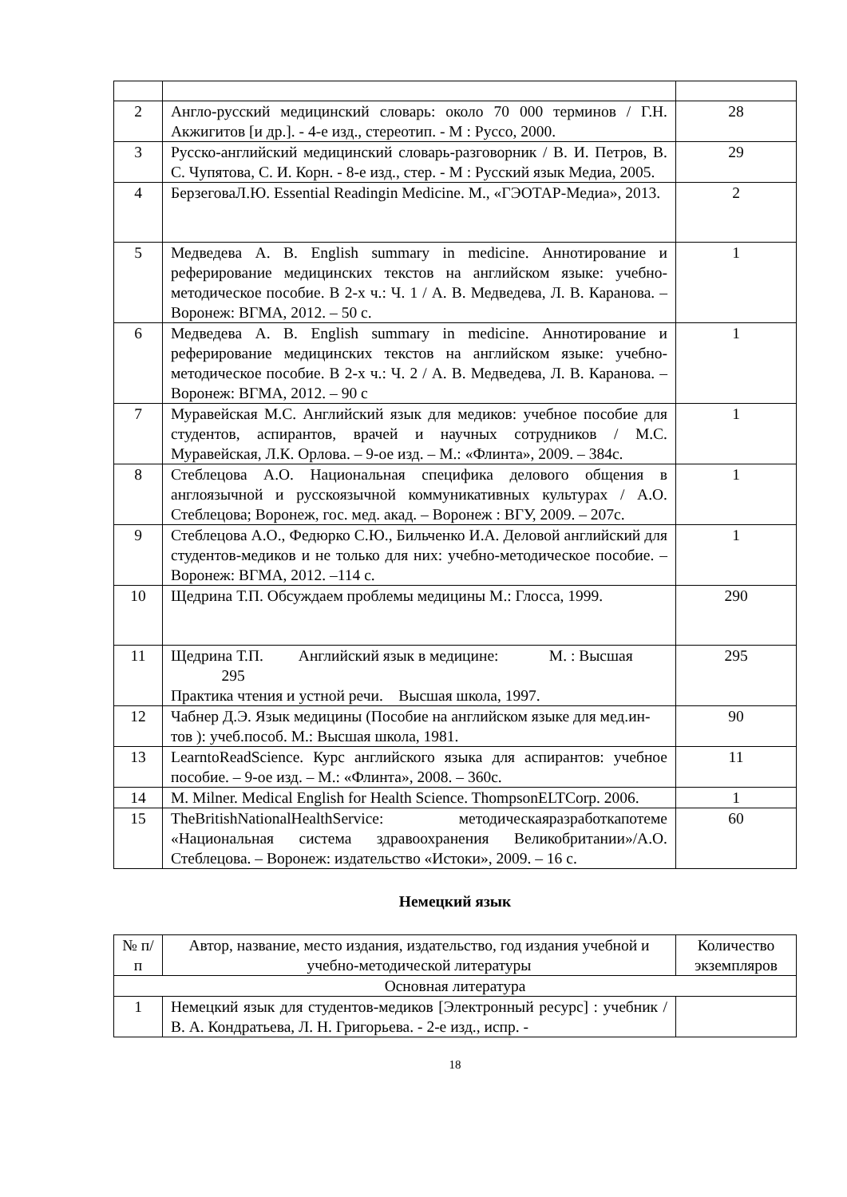| 2 | Англо-русский медицинский словарь: около 70 000 терминов / Г.Н. Акжигитов [и др.]. - 4-е изд., стереотип. - М : Руссо, 2000. | 28 |
| 3 | Русско-английский медицинский словарь-разговорник / В. И. Петров, В. С. Чупятова, С. И. Корн. - 8-е изд., стер. - М : Русский язык Медиа, 2005. | 29 |
| 4 | БерзеговаЛ.Ю. Essential Readingin Medicine. М., «ГЭОТАР-Медиа», 2013. | 2 |
| 5 | Медведева А. В. English summary in medicine. Аннотирование и реферирование медицинских текстов на английском языке: учебно-методическое пособие. В 2-х ч.: Ч. 1 / А. В. Медведева, Л. В. Каранова. – Воронеж: ВГМА, 2012. – 50 с. | 1 |
| 6 | Медведева А. В. English summary in medicine. Аннотирование и реферирование медицинских текстов на английском языке: учебно-методическое пособие. В 2-х ч.: Ч. 2 / А. В. Медведева, Л. В. Каранова. – Воронеж: ВГМА, 2012. – 90 с | 1 |
| 7 | Муравейская М.С. Английский язык для медиков: учебное пособие для студентов, аспирантов, врачей и научных сотрудников / М.С. Муравейская, Л.К. Орлова. – 9-ое изд. – М.: «Флинта», 2009. – 384с. | 1 |
| 8 | Стеблецова А.О. Национальная специфика делового общения в англоязычной и русскоязычной коммуникативных культурах / А.О. Стеблецова; Воронеж, гос. мед. акад. – Воронеж : ВГУ, 2009. – 207с. | 1 |
| 9 | Стеблецова А.О., Федюрко С.Ю., Бильченко И.А. Деловой английский для студентов-медиков и не только для них: учебно-методическое пособие. – Воронеж: ВГМА, 2012. –114 с. | 1 |
| 10 | Щедрина Т.П. Обсуждаем проблемы медицины М.: Глосса, 1999. | 290 |
| 11 | Щедрина Т.П. Английский язык в медицине: М. : Высшая 295 Практика чтения и устной речи. Высшая школа, 1997. | 295 |
| 12 | Чабнер Д.Э. Язык медицины (Пособие на английском языке для мед.ин-тов ): учеб.пособ. М.: Высшая школа, 1981. | 90 |
| 13 | LearntoReadScience. Курс английского языка для аспирантов: учебное пособие. – 9-ое изд. – М.: «Флинта», 2008. – 360с. | 11 |
| 14 | M. Milner. Medical English for Health Science. ThompsonELTCorp. 2006. | 1 |
| 15 | TheBritishNationalHealthService: методическаяразработкапотеме «Национальная система здравоохранения Великобритании»/А.О. Стеблецова. – Воронеж: издательство «Истоки», 2009. – 16 с. | 60 |
Немецкий язык
| № п/п | Автор, название, место издания, издательство, год издания учебной и учебно-методической литературы | Количество экземпляров |
| --- | --- | --- |
| Основная литература | | |
| 1 | Немецкий язык для студентов-медиков [Электронный ресурс] : учебник / В. А. Кондратьева, Л. Н. Григорьева. - 2-е изд., испр. - | |
18